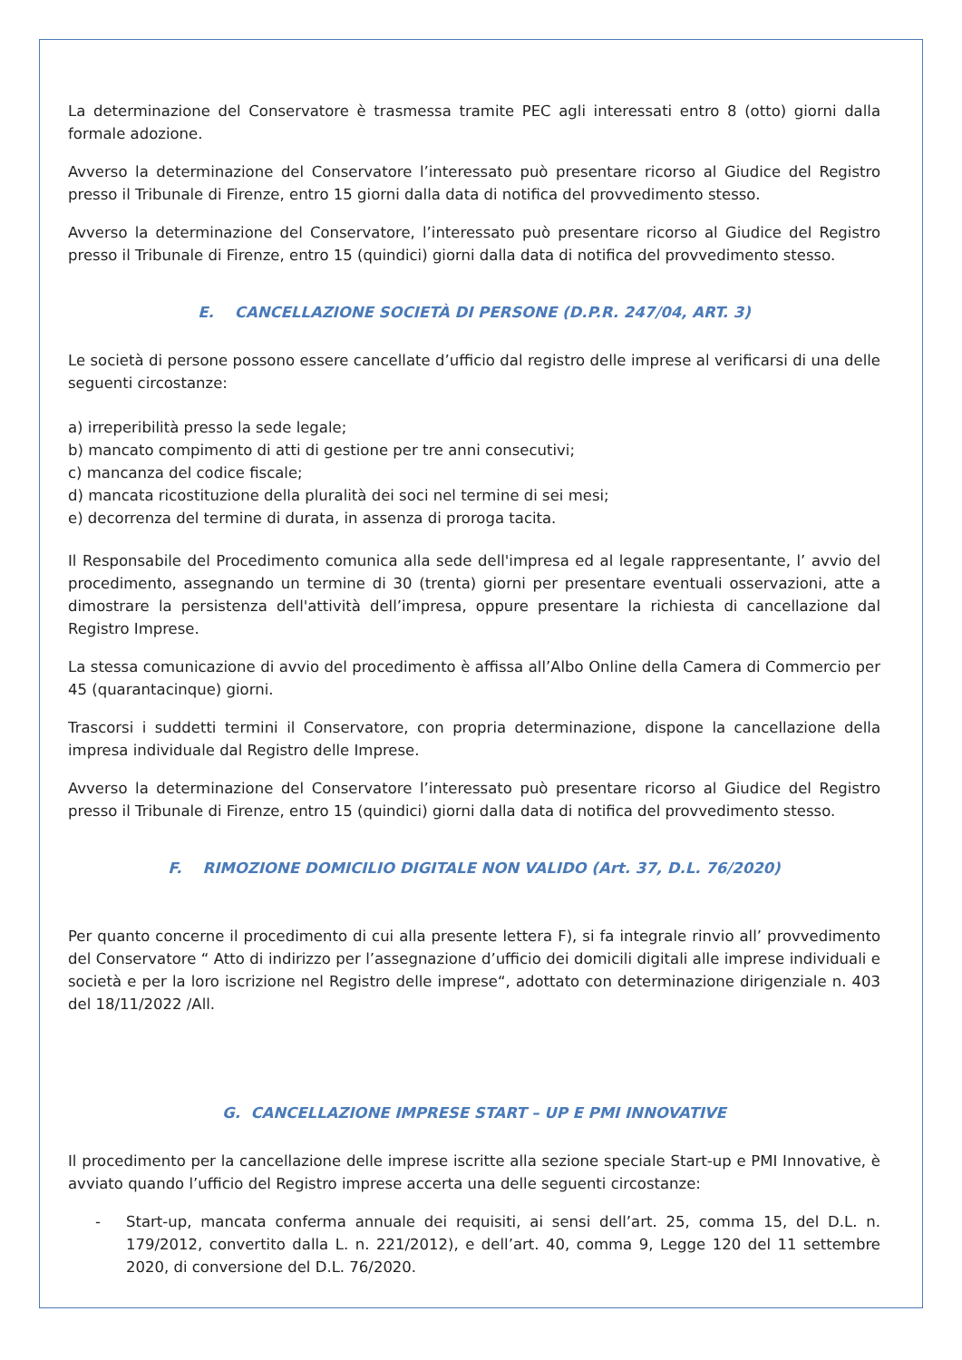La determinazione del Conservatore è trasmessa tramite PEC agli interessati entro 8 (otto) giorni dalla formale adozione.
Avverso la determinazione del Conservatore l’interessato può presentare ricorso al Giudice del Registro presso il Tribunale di Firenze, entro 15 giorni dalla data di notifica del provvedimento stesso.
Avverso la determinazione del Conservatore, l’interessato può presentare ricorso al Giudice del Registro presso il Tribunale di Firenze, entro 15 (quindici) giorni dalla data di notifica del provvedimento stesso.
E. CANCELLAZIONE SOCIETÀ DI PERSONE (D.P.R. 247/04, ART. 3)
Le società di persone possono essere cancellate d’ufficio dal registro delle imprese al verificarsi di una delle seguenti circostanze:
a) irreperibilità presso la sede legale;
b) mancato compimento di atti di gestione per tre anni consecutivi;
c) mancanza del codice fiscale;
d) mancata ricostituzione della pluralità dei soci nel termine di sei mesi;
e) decorrenza del termine di durata, in assenza di proroga tacita.
Il Responsabile del Procedimento comunica alla sede dell'impresa ed al legale rappresentante, l’ avvio del procedimento, assegnando un termine di 30 (trenta) giorni per presentare eventuali osservazioni, atte a dimostrare la persistenza dell'attività dell’impresa, oppure presentare la richiesta di cancellazione dal Registro Imprese.
La stessa comunicazione di avvio del procedimento è affissa all’Albo Online della Camera di Commercio per 45 (quarantacinque) giorni.
Trascorsi i suddetti termini il Conservatore, con propria determinazione, dispone la cancellazione della impresa individuale dal Registro delle Imprese.
Avverso la determinazione del Conservatore l’interessato può presentare ricorso al Giudice del Registro presso il Tribunale di Firenze, entro 15 (quindici) giorni dalla data di notifica del provvedimento stesso.
F. RIMOZIONE DOMICILIO DIGITALE NON VALIDO (Art. 37, D.L. 76/2020)
Per quanto concerne il procedimento di cui alla presente lettera F), si fa integrale rinvio all’ provvedimento del Conservatore “ Atto di indirizzo per l’assegnazione d’ufficio dei domicili digitali alle imprese individuali e società e per la loro iscrizione nel Registro delle imprese“, adottato con determinazione dirigenziale n. 403 del 18/11/2022 /All.
G. CANCELLAZIONE IMPRESE START – UP E PMI INNOVATIVE
Il procedimento per la cancellazione delle imprese iscritte alla sezione speciale Start-up e PMI Innovative, è avviato quando l’ufficio del Registro imprese accerta una delle seguenti circostanze:
- Start-up, mancata conferma annuale dei requisiti, ai sensi dell’art. 25, comma 15, del D.L. n. 179/2012, convertito dalla L. n. 221/2012), e dell’art. 40, comma 9, Legge 120 del 11 settembre 2020, di conversione del D.L. 76/2020.